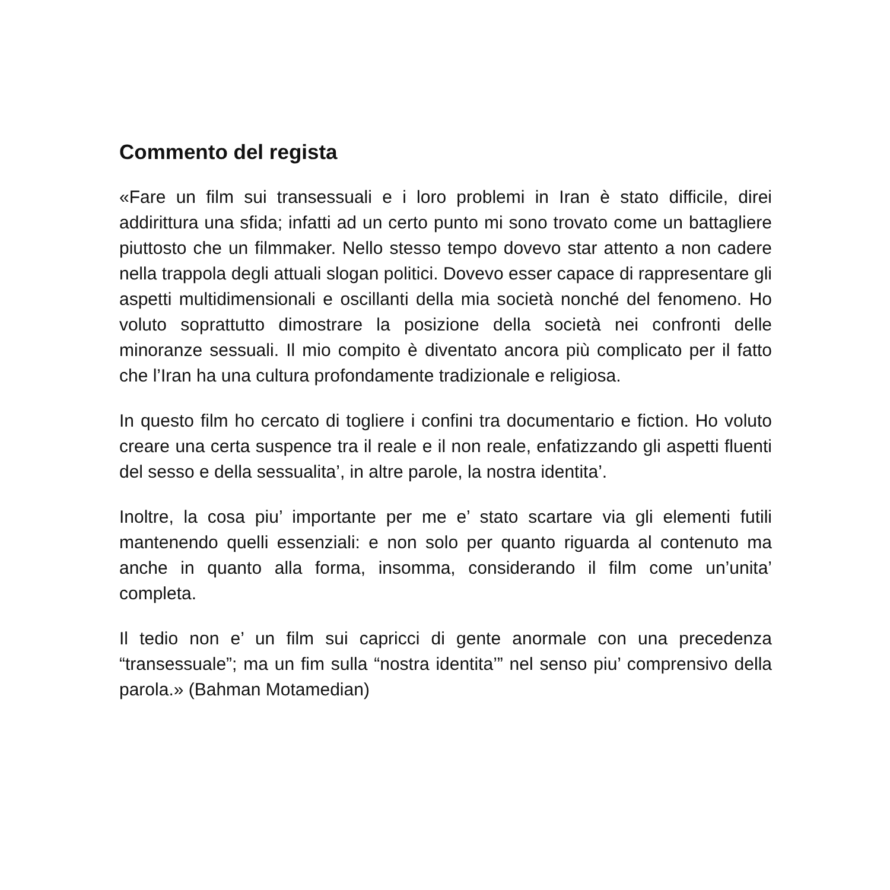Commento del regista
«Fare un film sui transessuali e i loro problemi in Iran è stato difficile, direi addirittura una sfida; infatti ad un certo punto mi sono trovato come un battagliere piuttosto che un filmmaker. Nello stesso tempo dovevo star attento a non cadere nella trappola degli attuali slogan politici. Dovevo esser capace di rappresentare gli aspetti multidimensionali e oscillanti della mia società nonché del fenomeno. Ho voluto soprattutto dimostrare la posizione della società nei confronti delle minoranze sessuali. Il mio compito è diventato ancora più complicato per il fatto che l’Iran ha una cultura profondamente tradizionale e religiosa.
In questo film ho cercato di togliere i confini tra documentario e fiction. Ho voluto creare una certa suspence tra il reale e il non reale, enfatizzando gli aspetti fluenti del sesso e della sessualita’, in altre parole, la nostra identita’.
Inoltre, la cosa piu’ importante per me e’ stato scartare via gli elementi futili mantenendo quelli essenziali: e non solo per quanto riguarda al contenuto ma anche in quanto alla forma, insomma, considerando il film come un’unita’ completa.
Il tedio non e’ un film sui capricci di gente anormale con una precedenza “transessuale”; ma un fim sulla “nostra identita’” nel senso piu’ comprensivo della parola.» (Bahman Motamedian)